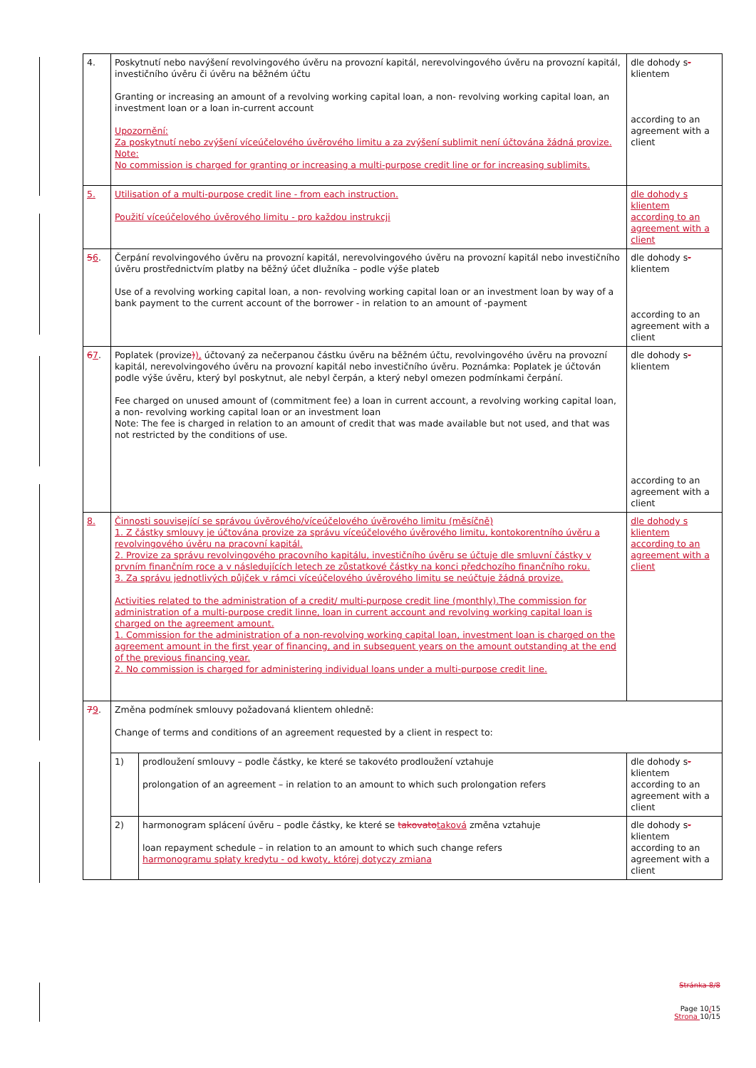| 4. | Poskytnutí nebo navýšení revolvingového úvěru na provozní kapitál, nerevolvingového úvěru na provozní kapitál, investičního úvěru či úvěru na běžném účtu Granting or increasing an amount of a revolving working capital loan, a non- revolving working capital loan, an investment loan or a loan in-current account Upozornění: Za poskytnutí nebo zvýšení víceúčelového úvěrového limitu a za zvýšení sublimit není účtována žádná provize. Note: No commission is charged for granting or increasing a multi-purpose credit line or for increasing sublimits. | | dle dohody s - klientem according to an agreement with a client |
| 5. | Utilisation of a multi-purpose credit line - from each instruction. Použití víceúčelového úvěrového limitu - pro každou instrukcji | | dle dohody s klientem according to an agreement with a client |
| 5 6 . | Čerpání revolvingového úvěru na provozní kapitál, nerevolvingového úvěru na provozní kapitál nebo investičního úvěru prostřednictvím platby na běžný účet dlužníka – podle výše plateb Use of a revolving working capital loan, a non- revolving working capital loan or an investment loan by way of a bank payment to the current account of the borrower - in relation to an amount of -payment | | dle dohody s - klientem according to an agreement with a client |
| 6 7 . | Poplatek (provize ) ), účtovaný za nečerpanou částku úvěru na běžném účtu, revolvingového úvěru na provozní kapitál, nerevolvingového úvěru na provozní kapitál nebo investičního úvěru. Poznámka: Poplatek je účtován podle výše úvěru, který byl poskytnut, ale nebyl čerpán, a který nebyl omezen podmínkami čerpání. Fee charged on unused amount of (commitment fee) a loan in current account, a revolving working capital loan, a non- revolving working capital loan or an investment loan Note: The fee is charged in relation to an amount of credit that was made available but not used, and that was not restricted by the conditions of use. | | dle dohody s - klientem according to an agreement with a client |
| 8. | Činnosti související se správou úvěrového/víceúčelového úvěrového limitu (měsíčně) 1. Z částky smlouvy je účtována provize za správu víceúčelového úvěrového limitu, kontokorentního úvěru a revolvingového úvěru na pracovní kapitál. 2. Provize za správu revolvingového pracovního kapitálu, investičního úvěru se účtuje dle smluvní částky v prvním finančním roce a v následujících letech ze zůstatkové částky na konci předchozího finančního roku. 3. Za správu jednotlivých půjček v rámci víceúčelového úvěrového limitu se neúčtuje žádná provize. Activities related to the administration of a credit/ multi-purpose credit line (monthly).The commission for administration of a multi-purpose credit linne, loan in current account and revolving working capital loan is charged on the agreement amount. 1. Commission for the administration of a non-revolving working capital loan, investment loan is charged on the agreement amount in the first year of financing, and in subsequent years on the amount outstanding at the end of the previous financing year. 2. No commission is charged for administering individual loans under a multi-purpose credit line. | | dle dohody s klientem according to an agreement with a client |
| 7 9 . | Změna podmínek smlouvy požadovaná klientem ohledně: Change of terms and conditions of an agreement requested by a client in respect to: | | |
| | 1) | prodloužení smlouvy – podle částky, ke které se takovéto prodloužení vztahuje prolongation of an agreement – in relation to an amount to which such prolongation refers | dle dohody s - klientem according to an agreement with a client |
| | 2) | harmonogram splácení úvěru – podle částky, ke které se takovato taková změna vztahuje loan repayment schedule – in relation to an amount to which such change refers harmonogramu spłaty kredytu - od kwoty, której dotyczy zmiana | dle dohody s - klientem according to an agreement with a client |
Stránka 8/8
Page 10/15
Strona 10/15